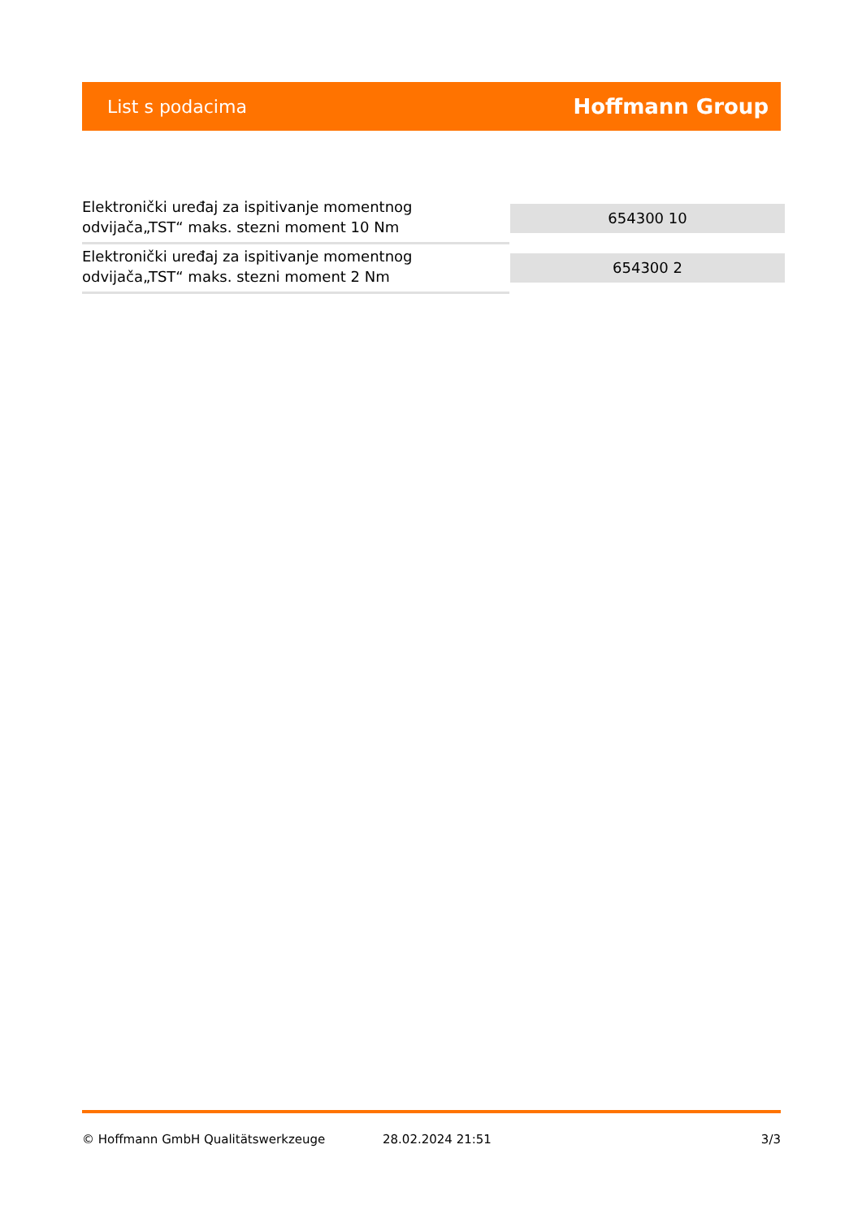List s podacima Hoffmann Group
| Elektronički uređaj za ispitivanje momentnog odvijača„TST“ maks. stezni moment 10 Nm | 654300 10 |
| Elektronički uređaj za ispitivanje momentnog odvijača„TST“ maks. stezni moment 2 Nm | 654300 2 |
© Hoffmann GmbH Qualitätswerkzeuge 28.02.2024 21:51 3/3